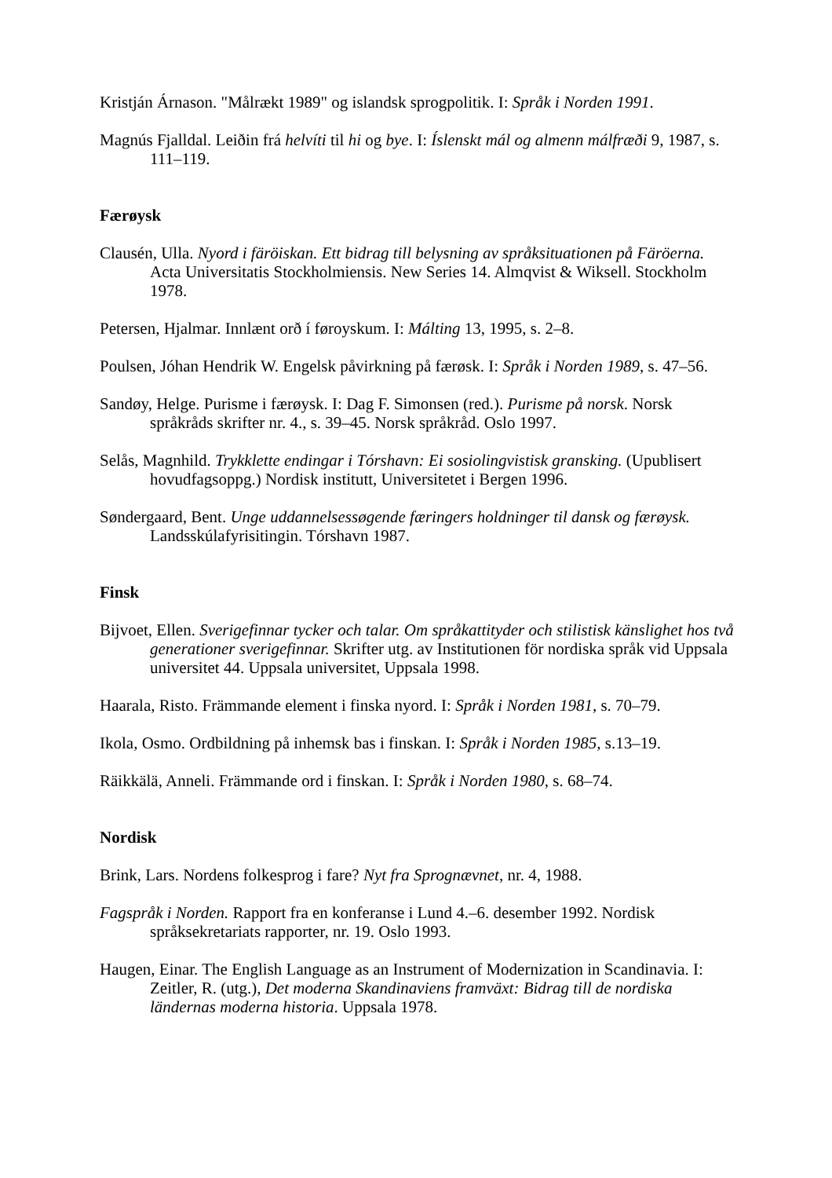Kristján Árnason. "Målrækt 1989" og islandsk sprogpolitik. I: Språk i Norden 1991.
Magnús Fjalldal. Leiðin frá helvíti til hi og bye. I: Íslenskt mál og almenn málfræði 9, 1987, s. 111–119.
Færøysk
Clausén, Ulla. Nyord i färöiskan. Ett bidrag till belysning av språksituationen på Färöerna. Acta Universitatis Stockholmiensis. New Series 14. Almqvist & Wiksell. Stockholm 1978.
Petersen, Hjalmar. Innlænt orð í føroyskum. I: Málting 13, 1995, s. 2–8.
Poulsen, Jóhan Hendrik W. Engelsk påvirkning på færøsk. I: Språk i Norden 1989, s. 47–56.
Sandøy, Helge. Purisme i færøysk. I: Dag F. Simonsen (red.). Purisme på norsk. Norsk språkråds skrifter nr. 4., s. 39–45. Norsk språkråd. Oslo 1997.
Selås, Magnhild. Trykklette endingar i Tórshavn: Ei sosiolingvistisk gransking. (Upublisert hovudfagsoppg.) Nordisk institutt, Universitetet i Bergen 1996.
Søndergaard, Bent. Unge uddannelsessøgende færingers holdninger til dansk og færøysk. Landsskúlafyrisitingin. Tórshavn 1987.
Finsk
Bijvoet, Ellen. Sverigefinnar tycker och talar. Om språkattityder och stilistisk känslighet hos två generationer sverigefinnar. Skrifter utg. av Institutionen för nordiska språk vid Uppsala universitet 44. Uppsala universitet, Uppsala 1998.
Haarala, Risto. Främmande element i finska nyord. I: Språk i Norden 1981, s. 70–79.
Ikola, Osmo. Ordbildning på inhemsk bas i finskan. I: Språk i Norden 1985, s.13–19.
Räikkälä, Anneli. Främmande ord i finskan. I: Språk i Norden 1980, s. 68–74.
Nordisk
Brink, Lars. Nordens folkesprog i fare? Nyt fra Sprognævnet, nr. 4, 1988.
Fagspråk i Norden. Rapport fra en konferanse i Lund 4.–6. desember 1992. Nordisk språksekretariats rapporter, nr. 19. Oslo 1993.
Haugen, Einar. The English Language as an Instrument of Modernization in Scandinavia. I: Zeitler, R. (utg.), Det moderna Skandinaviens framväxt: Bidrag till de nordiska ländernas moderna historia. Uppsala 1978.